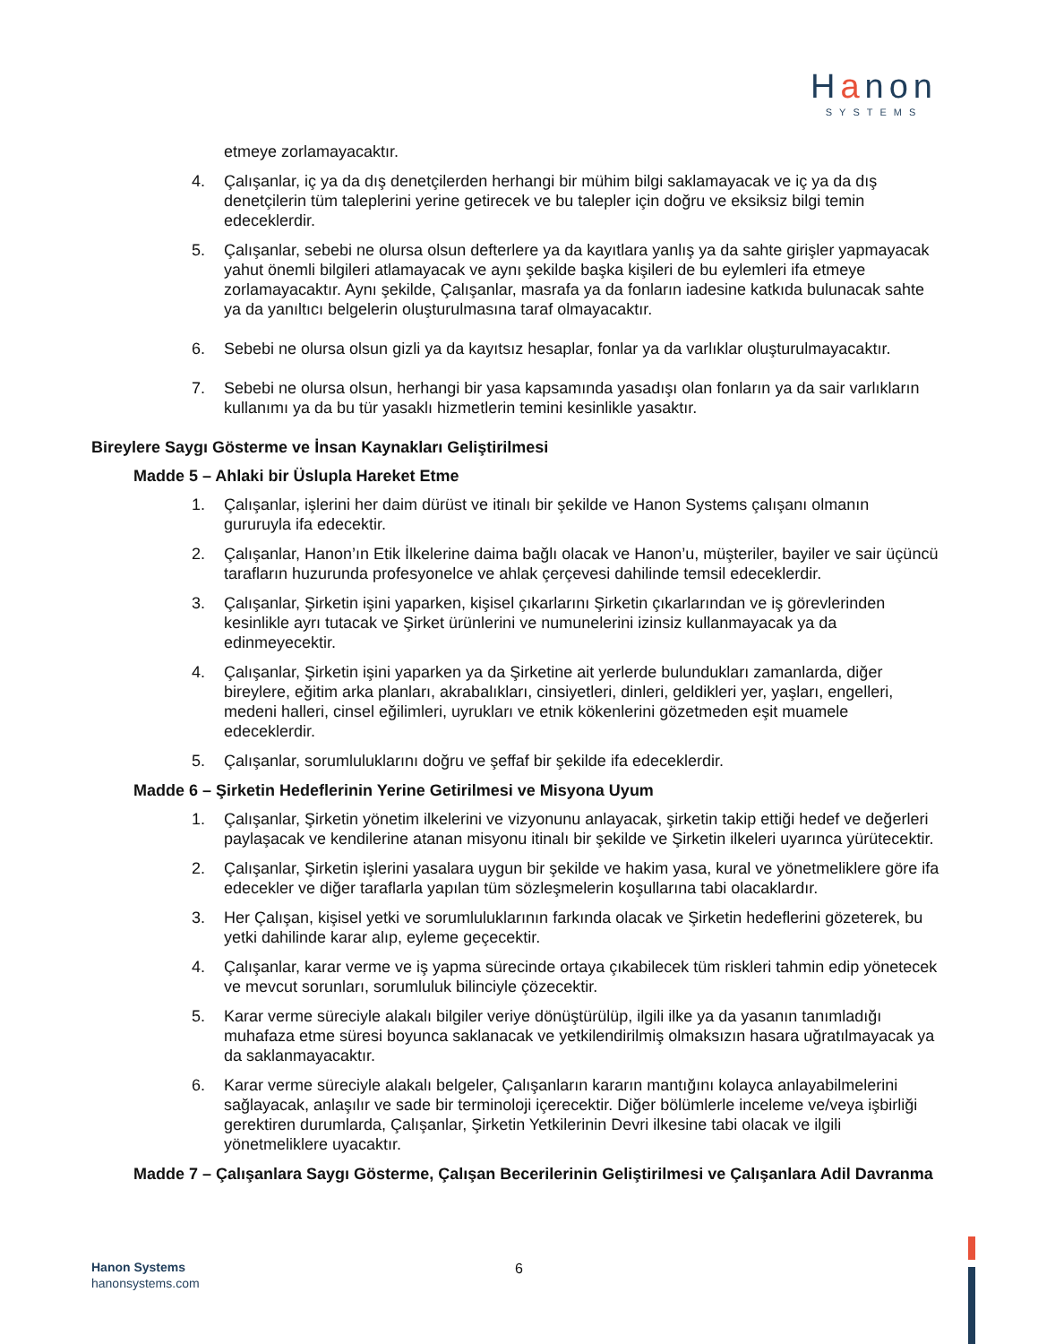Hanon
SYSTEMS
etmeye zorlamayacaktır.
4. Çalışanlar, iç ya da dış denetçilerden herhangi bir mühim bilgi saklamayacak ve iç ya da dış denetçilerin tüm taleplerini yerine getirecek ve bu talepler için doğru ve eksiksiz bilgi temin edeceklerdir.
5. Çalışanlar, sebebi ne olursa olsun defterlere ya da kayıtlara yanlış ya da sahte girişler yapmayacak yahut önemli bilgileri atlamayacak ve aynı şekilde başka kişileri de bu eylemleri ifa etmeye zorlamayacaktır. Aynı şekilde, Çalışanlar, masrafa ya da fonların iadesine katkıda bulunacak sahte ya da yanıltıcı belgelerin oluşturulmasına taraf olmayacaktır.
6. Sebebi ne olursa olsun gizli ya da kayıtsız hesaplar, fonlar ya da varlıklar oluşturulmayacaktır.
7. Sebebi ne olursa olsun, herhangi bir yasa kapsamında yasadışı olan fonların ya da sair varlıkların kullanımı ya da bu tür yasaklı hizmetlerin temini kesinlikle yasaktır.
Bireylere Saygı Gösterme ve İnsan Kaynakları Geliştirilmesi
Madde 5 – Ahlaki bir Üslupla Hareket Etme
1. Çalışanlar, işlerini her daim dürüst ve itinalı bir şekilde ve Hanon Systems çalışanı olmanın gururuyla ifa edecektir.
2. Çalışanlar, Hanon’ın Etik İlkelerine daima bağlı olacak ve Hanon’u, müşteriler, bayiler ve sair üçüncü tarafların huzurunda profesyonelce ve ahlak çerçevesi dahilinde temsil edeceklerdir.
3. Çalışanlar, Şirketin işini yaparken, kişisel çıkarlarını Şirketin çıkarlarından ve iş görevlerinden kesinlikle ayrı tutacak ve Şirket ürünlerini ve numunelerini izinsiz kullanmayacak ya da edinmeyecektir.
4. Çalışanlar, Şirketin işini yaparken ya da Şirketine ait yerlerde bulundukları zamanlarda, diğer bireylere, eğitim arka planları, akrabalıkları, cinsiyetleri, dinleri, geldikleri yer, yaşları, engelleri, medeni halleri, cinsel eğilimleri, uyrukları ve etnik kökenlerini gözetmeden eşit muamele edeceklerdir.
5. Çalışanlar, sorumluluklarını doğru ve şeffaf bir şekilde ifa edeceklerdir.
Madde 6 – Şirketin Hedeflerinin Yerine Getirilmesi ve Misyona Uyum
1. Çalışanlar, Şirketin yönetim ilkelerini ve vizyonunu anlayacak, şirketin takip ettiği hedef ve değerleri paylaşacak ve kendilerine atanan misyonu itinalı bir şekilde ve Şirketin ilkeleri uyarınca yürütecektir.
2. Çalışanlar, Şirketin işlerini yasalara uygun bir şekilde ve hakim yasa, kural ve yönetmeliklere göre ifa edecekler ve diğer taraflarla yapılan tüm sözleşmelerin koşullarına tabi olacaklardır.
3. Her Çalışan, kişisel yetki ve sorumluluklarının farkında olacak ve Şirketin hedeflerini gözeterek, bu yetki dahilinde karar alıp, eyleme geçecektir.
4. Çalışanlar, karar verme ve iş yapma sürecinde ortaya çıkabilecek tüm riskleri tahmin edip yönetecek ve mevcut sorunları, sorumluluk bilinciyle çözecektir.
5. Karar verme süreciyle alakalı bilgiler veriye dönüştürülüp, ilgili ilke ya da yasanın tanımladığı muhafaza etme süresi boyunca saklanacak ve yetkilendirilmiş olmaksızın hasara uğratılmayacak ya da saklanmayacaktır.
6. Karar verme süreciyle alakalı belgeler, Çalışanların kararın mantığını kolayca anlayabilmelerini sağlayacak, anlaşılır ve sade bir terminoloji içerecektir. Diğer bölümlerle inceleme ve/veya işbirliği gerektiren durumlarda, Çalışanlar, Şirketin Yetkilerinin Devri ilkesine tabi olacak ve ilgili yönetmeliklere uyacaktır.
Madde 7 – Çalışanlara Saygı Gösterme, Çalışan Becerilerinin Geliştirilmesi ve Çalışanlara Adil Davranma
Hanon Systems
hanonsystems.com
6